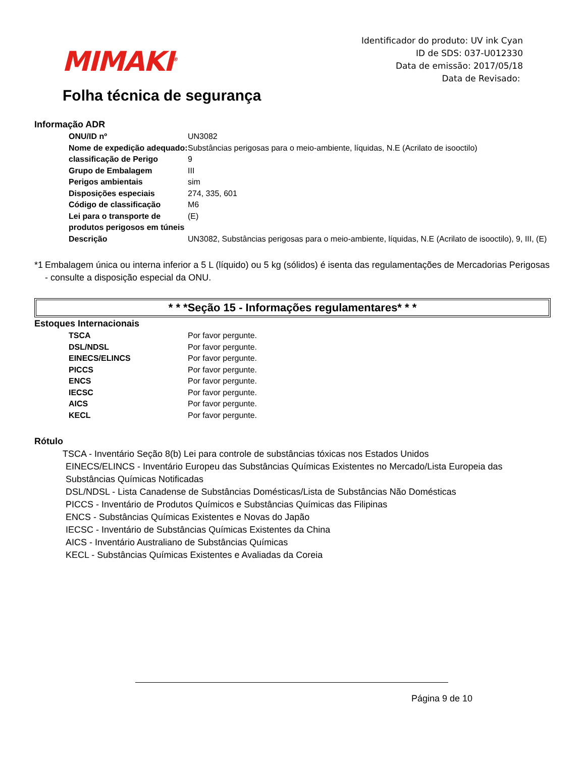MIMAKI<sup>®</sup>
Identificador do produto: UV ink Cyan
ID de SDS: 037-U012330
Data de emissão: 2017/05/18
Data de Revisado:
Folha técnica de segurança
Informação ADR
| ONU/ID nº | UN3082 |
| Nome de expedição adequado: | Substâncias perigosas para o meio-ambiente, líquidas, N.E (Acrilato de isooctilo) |
| classificação de Perigo | 9 |
| Grupo de Embalagem | III |
| Perigos ambientais | sim |
| Disposições especiais | 274, 335, 601 |
| Código de classificação | M6 |
| Lei para o transporte de produtos perigosos em túneis | (E) |
| Descrição | UN3082, Substâncias perigosas para o meio-ambiente, líquidas, N.E (Acrilato de isooctilo), 9, III, (E) |
*1 Embalagem única ou interna inferior a 5 L (líquido) ou 5 kg (sólidos) é isenta das regulamentações de Mercadorias Perigosas - consulte a disposição especial da ONU.
* * *Seção 15 - Informações regulamentares* * *
Estoques Internacionais
| TSCA | Por favor pergunte. |
| DSL/NDSL | Por favor pergunte. |
| EINECS/ELINCS | Por favor pergunte. |
| PICCS | Por favor pergunte. |
| ENCS | Por favor pergunte. |
| IECSC | Por favor pergunte. |
| AICS | Por favor pergunte. |
| KECL | Por favor pergunte. |
Rótulo
TSCA - Inventário Seção 8(b) Lei para controle de substâncias tóxicas nos Estados Unidos
EINECS/ELINCS - Inventário Europeu das Substâncias Químicas Existentes no Mercado/Lista Europeia das Substâncias Químicas Notificadas
DSL/NDSL - Lista Canadense de Substâncias Domésticas/Lista de Substâncias Não Domésticas
PICCS - Inventário de Produtos Químicos e Substâncias Químicas das Filipinas
ENCS - Substâncias Químicas Existentes e Novas do Japão
IECSC - Inventário de Substâncias Químicas Existentes da China
AICS - Inventário Australiano de Substâncias Químicas
KECL - Substâncias Químicas Existentes e Avaliadas da Coreia
Página 9 de 10